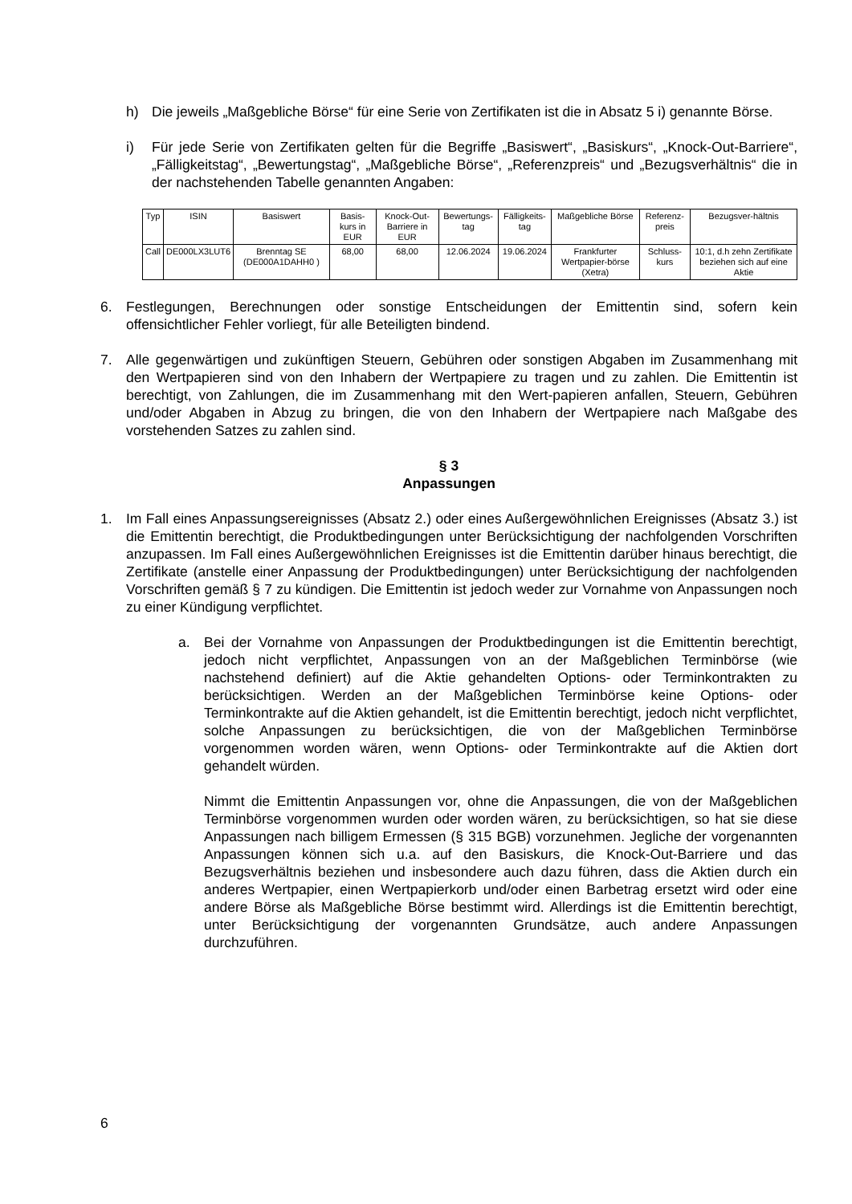h) Die jeweils „Maßgebliche Börse“ für eine Serie von Zertifikaten ist die in Absatz 5 i) genannte Börse.
i) Für jede Serie von Zertifikaten gelten für die Begriffe „Basiswert“, „Basiskurs“, „Knock-Out-Barriere“, „Fälligkeitstag“, „Bewertungstag“, „Maßgebliche Börse“, „Referenzpreis“ und „Bezugsverhältnis“ die in der nachstehenden Tabelle genannten Angaben:
| Typ | ISIN | Basiswert | Basis-kurs in EUR | Knock-Out-Barriere in EUR | Bewertungs-tag | Fälligkeits-tag | Maßgebliche Börse | Referenz-preis | Bezugsver-hältnis |
| --- | --- | --- | --- | --- | --- | --- | --- | --- | --- |
| Call | DE000LX3LUT6 | Brenntag SE (DE000A1DAHH0 ) | 68,00 | 68,00 | 12.06.2024 | 19.06.2024 | Frankfurter Wertpapier-börse (Xetra) | Schluss-kurs | 10:1, d.h zehn Zertifikate beziehen sich auf eine Aktie |
6. Festlegungen, Berechnungen oder sonstige Entscheidungen der Emittentin sind, sofern kein offensichtlicher Fehler vorliegt, für alle Beteiligten bindend.
7. Alle gegenwärtigen und zukünftigen Steuern, Gebühren oder sonstigen Abgaben im Zusammenhang mit den Wertpapieren sind von den Inhabern der Wertpapiere zu tragen und zu zahlen. Die Emittentin ist berechtigt, von Zahlungen, die im Zusammenhang mit den Wert-papieren anfallen, Steuern, Gebühren und/oder Abgaben in Abzug zu bringen, die von den Inhabern der Wertpapiere nach Maßgabe des vorstehenden Satzes zu zahlen sind.
§ 3
Anpassungen
1. Im Fall eines Anpassungsereignisses (Absatz 2.) oder eines Außergewöhnlichen Ereignisses (Absatz 3.) ist die Emittentin berechtigt, die Produktbedingungen unter Berücksichtigung der nachfolgenden Vorschriften anzupassen. Im Fall eines Außergewöhnlichen Ereignisses ist die Emittentin darüber hinaus berechtigt, die Zertifikate (anstelle einer Anpassung der Produktbedingungen) unter Berücksichtigung der nachfolgenden Vorschriften gemäß § 7 zu kündigen. Die Emittentin ist jedoch weder zur Vornahme von Anpassungen noch zu einer Kündigung verpflichtet.
a. Bei der Vornahme von Anpassungen der Produktbedingungen ist die Emittentin berechtigt, jedoch nicht verpflichtet, Anpassungen von an der Maßgeblichen Terminbörse (wie nachstehend definiert) auf die Aktie gehandelten Options- oder Terminkontrakten zu berücksichtigen. Werden an der Maßgeblichen Terminbörse keine Options- oder Terminkontrakte auf die Aktien gehandelt, ist die Emittentin berechtigt, jedoch nicht verpflichtet, solche Anpassungen zu berücksichtigen, die von der Maßgeblichen Terminbörse vorgenommen worden wären, wenn Options- oder Terminkontrakte auf die Aktien dort gehandelt würden.
Nimmt die Emittentin Anpassungen vor, ohne die Anpassungen, die von der Maßgeblichen Terminbörse vorgenommen wurden oder worden wären, zu berücksichtigen, so hat sie diese Anpassungen nach billigem Ermessen (§ 315 BGB) vorzunehmen. Jegliche der vorgenannten Anpassungen können sich u.a. auf den Basiskurs, die Knock-Out-Barriere und das Bezugsverhältnis beziehen und insbesondere auch dazu führen, dass die Aktien durch ein anderes Wertpapier, einen Wertpapierkorb und/oder einen Barbetrag ersetzt wird oder eine andere Börse als Maßgebliche Börse bestimmt wird. Allerdings ist die Emittentin berechtigt, unter Berücksichtigung der vorgenannten Grundsätze, auch andere Anpassungen durchzuführen.
6